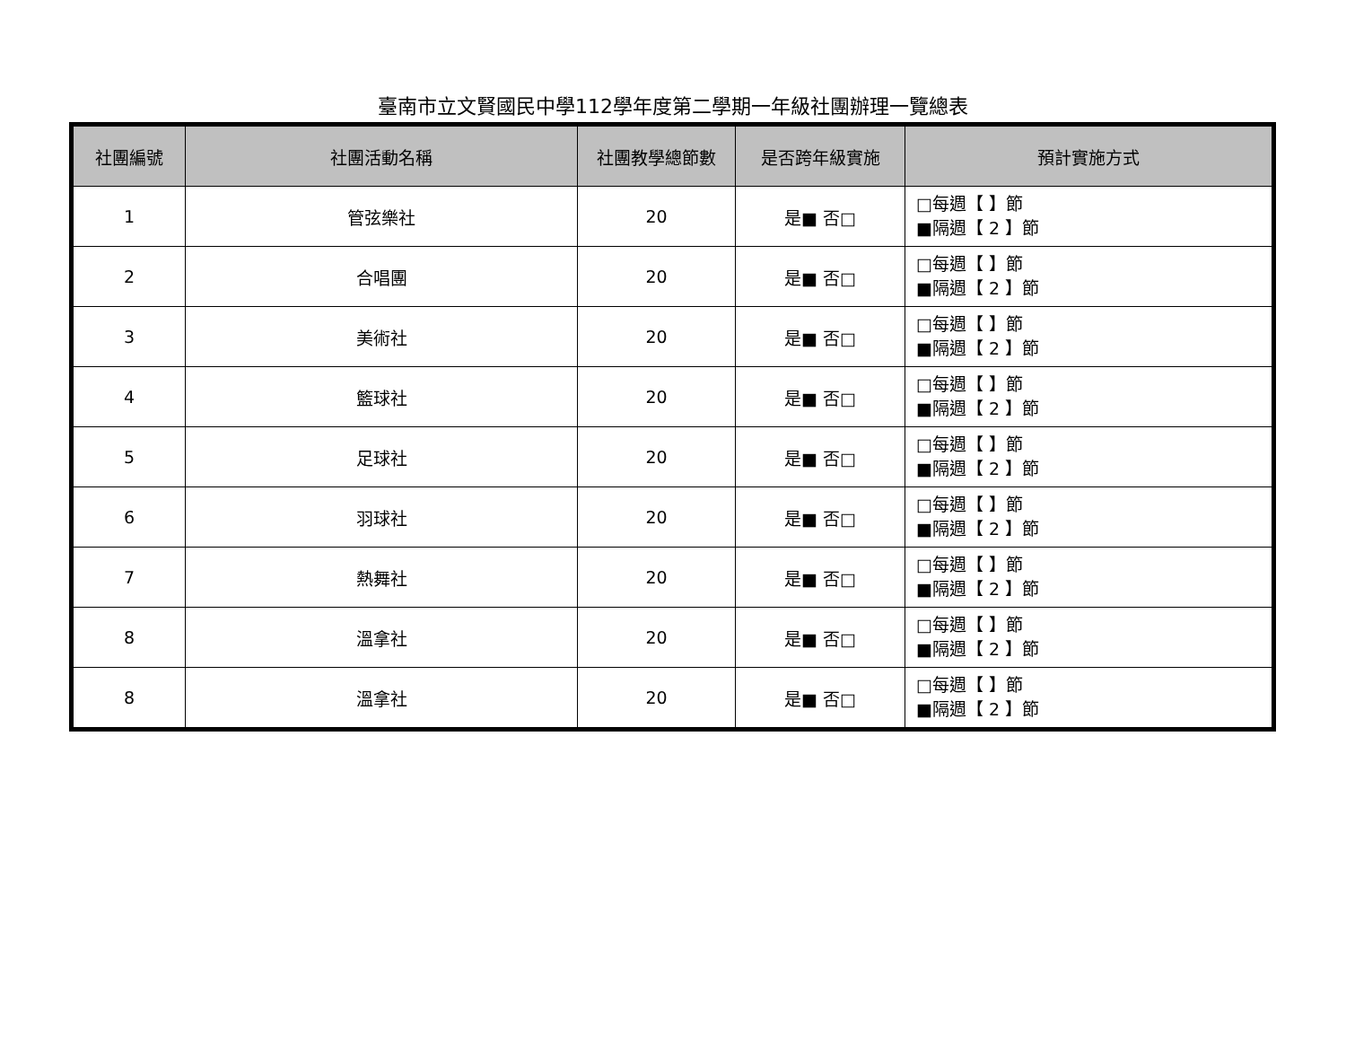臺南市立文賢國民中學112學年度第二學期一年級社團辦理一覽總表
| 社團編號 | 社團活動名稱 | 社團教學總節數 | 是否跨年級實施 | 預計實施方式 |
| --- | --- | --- | --- | --- |
| 1 | 管弦樂社 | 20 | 是■ 否□ | □每週【 】節 ■隔週【 2 】節 |
| 2 | 合唱團 | 20 | 是■ 否□ | □每週【 】節 ■隔週【 2 】節 |
| 3 | 美術社 | 20 | 是■ 否□ | □每週【 】節 ■隔週【 2 】節 |
| 4 | 籃球社 | 20 | 是■ 否□ | □每週【 】節 ■隔週【 2 】節 |
| 5 | 足球社 | 20 | 是■ 否□ | □每週【 】節 ■隔週【 2 】節 |
| 6 | 羽球社 | 20 | 是■ 否□ | □每週【 】節 ■隔週【 2 】節 |
| 7 | 熱舞社 | 20 | 是■ 否□ | □每週【 】節 ■隔週【 2 】節 |
| 8 | 溫拿社 | 20 | 是■ 否□ | □每週【 】節 ■隔週【 2 】節 |
| 8 | 溫拿社 | 20 | 是■ 否□ | □每週【 】節 ■隔週【 2 】節 |